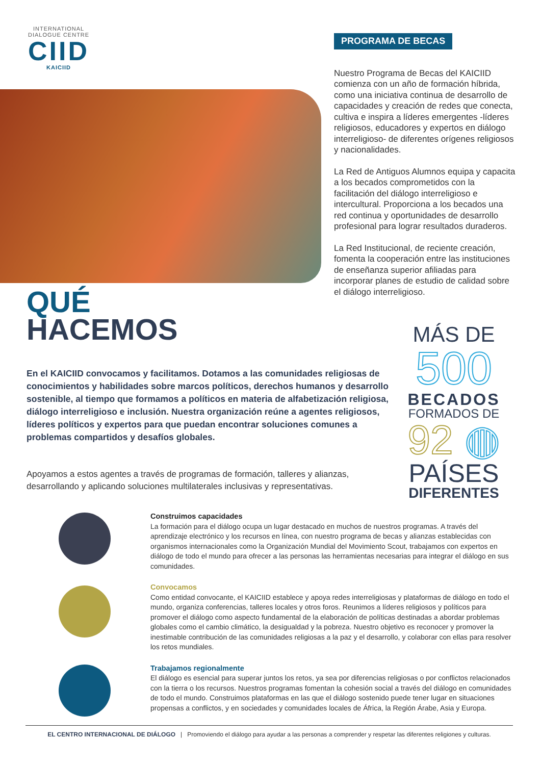INTERNATIONAL
DIALOGUE CENTRE
CIID
KAICIID
PROGRAMA DE BECAS
Nuestro Programa de Becas del KAICIID comienza con un año de formación híbrida, como una iniciativa continua de desarrollo de capacidades y creación de redes que conecta, cultiva e inspira a líderes emergentes -líderes religiosos, educadores y expertos en diálogo interreligioso- de diferentes orígenes religiosos y nacionalidades.
La Red de Antiguos Alumnos equipa y capacita a los becados comprometidos con la facilitación del diálogo interreligioso e intercultural. Proporciona a los becados una red continua y oportunidades de desarrollo profesional para lograr resultados duraderos.
La Red Institucional, de reciente creación, fomenta la cooperación entre las instituciones de enseñanza superior afiliadas para incorporar planes de estudio de calidad sobre el diálogo interreligioso.
QUÉ
HACEMOS
MÁS DE
500
BECADOS
FORMADOS DE
92 ◍
PAÍSES
DIFERENTES
En el KAICIID convocamos y facilitamos. Dotamos a las comunidades religiosas de conocimientos y habilidades sobre marcos políticos, derechos humanos y desarrollo sostenible, al tiempo que formamos a políticos en materia de alfabetización religiosa, diálogo interreligioso e inclusión. Nuestra organización reúne a agentes religiosos, líderes políticos y expertos para que puedan encontrar soluciones comunes a problemas compartidos y desafíos globales.
Apoyamos a estos agentes a través de programas de formación, talleres y alianzas, desarrollando y aplicando soluciones multilaterales inclusivas y representativas.
Construimos capacidades
La formación para el diálogo ocupa un lugar destacado en muchos de nuestros programas. A través del aprendizaje electrónico y los recursos en línea, con nuestro programa de becas y alianzas establecidas con organismos internacionales como la Organización Mundial del Movimiento Scout, trabajamos con expertos en diálogo de todo el mundo para ofrecer a las personas las herramientas necesarias para integrar el diálogo en sus comunidades.
Convocamos
Como entidad convocante, el KAICIID establece y apoya redes interreligiosas y plataformas de diálogo en todo el mundo, organiza conferencias, talleres locales y otros foros. Reunimos a líderes religiosos y políticos para promover el diálogo como aspecto fundamental de la elaboración de políticas destinadas a abordar problemas globales como el cambio climático, la desigualdad y la pobreza. Nuestro objetivo es reconocer y promover la inestimable contribución de las comunidades religiosas a la paz y el desarrollo, y colaborar con ellas para resolver los retos mundiales.
Trabajamos regionalmente
El diálogo es esencial para superar juntos los retos, ya sea por diferencias religiosas o por conflictos relacionados con la tierra o los recursos. Nuestros programas fomentan la cohesión social a través del diálogo en comunidades de todo el mundo. Construimos plataformas en las que el diálogo sostenido puede tener lugar en situaciones propensas a conflictos, y en sociedades y comunidades locales de África, la Región Árabe, Asia y Europa.
EL CENTRO INTERNACIONAL DE DIÁLOGO | Promoviendo el diálogo para ayudar a las personas a comprender y respetar las diferentes religiones y culturas.